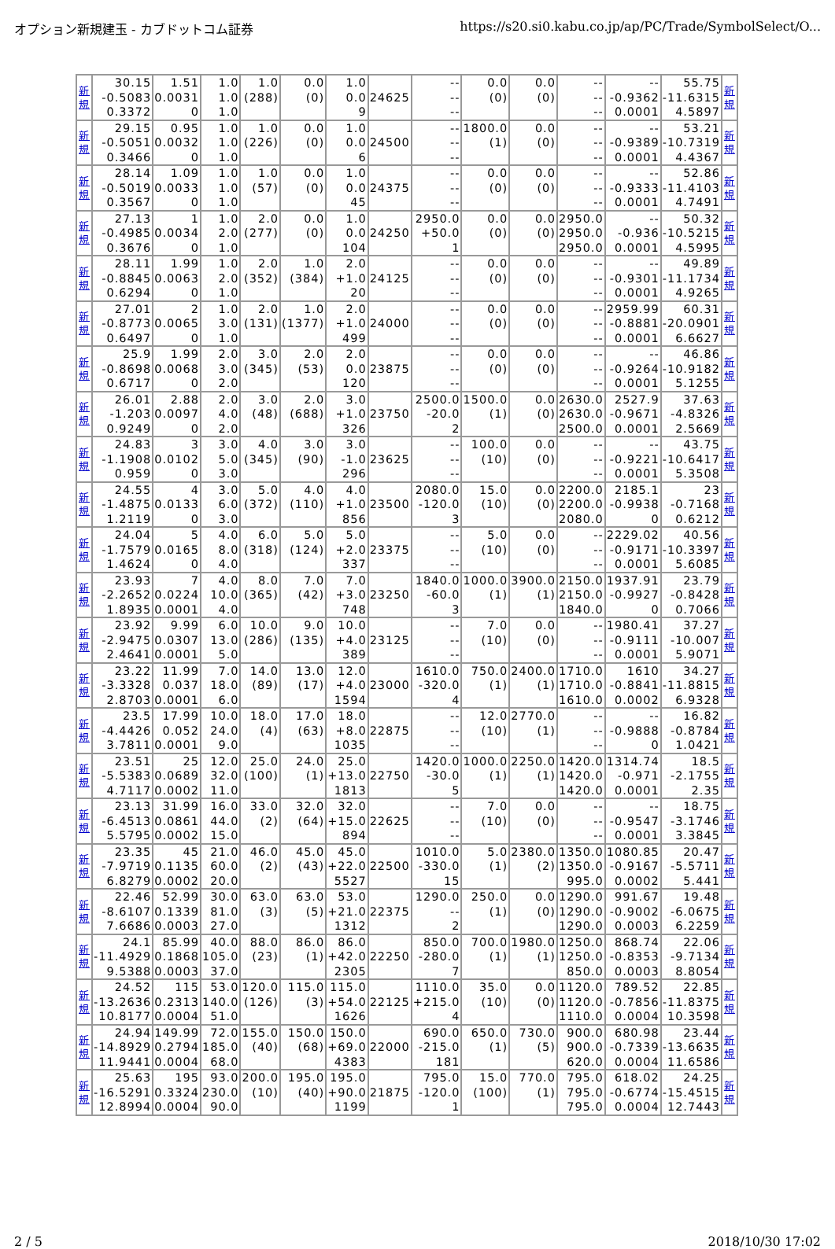オプション新規建玉 - カブドットコム証券 https://s20.si0.kabu.co.jp/ap/PC/Trade/SymbolSelect/O...
| 新 規 | 30.15 -0.5083 0.3372 | 1.51 0.0031 0 | 1.0 1.0 1.0 | 1.0 (288) | 0.0 (0) | 1.0 0.0 9 | 24625 | -- -- -- | 0.0 (0) | 0.0 (0) | -- -- -- | -- -0.9362 0.0001 | 55.75 -11.6315 4.5897 | 新 規 |
| 新 規 | 29.15 -0.5051 0.3466 | 0.95 0.0032 0 | 1.0 1.0 1.0 | 1.0 (226) | 0.0 (0) | 1.0 0.0 6 | 24500 | -- -- -- | 1800.0 (1) | 0.0 (0) | -- -- -- | -- -0.9389 0.0001 | 53.21 -10.7319 4.4367 | 新 規 |
| 新 規 | 28.14 -0.5019 0.3567 | 1.09 0.0033 0 | 1.0 1.0 1.0 | 1.0 (57) | 0.0 (0) | 1.0 0.0 45 | 24375 | -- -- -- | 0.0 (0) | 0.0 (0) | -- -- -- | -- -0.9333 0.0001 | 52.86 -11.4103 4.7491 | 新 規 |
| 新 規 | 27.13 -0.4985 0.3676 | 1 0.0034 0 | 1.0 2.0 1.0 | 2.0 (277) | 0.0 (0) | 1.0 0.0 104 | 24250 | 2950.0 +50.0 1 | 0.0 (0) | 0.0 (0) | 2950.0 2950.0 2950.0 | -- -0.936 0.0001 | 50.32 -10.5215 4.5995 | 新 規 |
| 新 規 | 28.11 -0.8845 0.6294 | 1.99 0.0063 0 | 1.0 2.0 1.0 | 2.0 (352) | 1.0 (384) | 2.0 +1.0 20 | 24125 | -- -- -- | 0.0 (0) | 0.0 (0) | -- -- -- | -- -0.9301 0.0001 | 49.89 -11.1734 4.9265 | 新 規 |
| 新 規 | 27.01 -0.8773 0.6497 | 2 0.0065 0 | 1.0 3.0 1.0 | 2.0 (131) | 1.0 (1377) | 2.0 +1.0 499 | 24000 | -- -- -- | 0.0 (0) | 0.0 (0) | -- -- -- | 2959.99 -0.8881 0.0001 | 60.31 -20.0901 6.6627 | 新 規 |
| 新 規 | 25.9 -0.8698 0.6717 | 1.99 0.0068 0 | 2.0 3.0 2.0 | 3.0 (345) | 2.0 (53) | 2.0 0.0 120 | 23875 | -- -- -- | 0.0 (0) | 0.0 (0) | -- -- -- | -- -0.9264 0.0001 | 46.86 -10.9182 5.1255 | 新 規 |
| 新 規 | 26.01 -1.203 0.9249 | 2.88 0.0097 0 | 2.0 4.0 2.0 | 3.0 (48) | 2.0 (688) | 3.0 +1.0 326 | 23750 | 2500.0 -20.0 2 | 1500.0 (1) | 0.0 (0) | 2630.0 2630.0 2500.0 | 2527.9 -0.9671 0.0001 | 37.63 -4.8326 2.5669 | 新 規 |
| 新 規 | 24.83 -1.1908 0.959 | 3 0.0102 0 | 3.0 5.0 3.0 | 4.0 (345) | 3.0 (90) | 3.0 -1.0 296 | 23625 | -- -- -- | 100.0 (10) | 0.0 (0) | -- -- -- | -- -0.9221 0.0001 | 43.75 -10.6417 5.3508 | 新 規 |
| 新 規 | 24.55 -1.4875 1.2119 | 4 0.0133 0 | 3.0 6.0 3.0 | 5.0 (372) | 4.0 (110) | 4.0 +1.0 856 | 23500 | 2080.0 -120.0 3 | 15.0 (10) | 0.0 (0) | 2200.0 2200.0 2080.0 | 2185.1 -0.9938 0 | 23 -0.7168 0.6212 | 新 規 |
| 新 規 | 24.04 -1.7579 1.4624 | 5 0.0165 0 | 4.0 8.0 4.0 | 6.0 (318) | 5.0 (124) | 5.0 +2.0 337 | 23375 | -- -- -- | 5.0 (10) | 0.0 (0) | -- -- -- | 2229.02 -0.9171 0.0001 | 40.56 -10.3397 5.6085 | 新 規 |
| 新 規 | 23.93 -2.2652 1.8935 | 7 0.0224 0.0001 | 4.0 10.0 4.0 | 8.0 (365) | 7.0 (42) | 7.0 +3.0 748 | 23250 | 1840.0 -60.0 3 | 1000.0 (1) | 3900.0 (1) | 2150.0 2150.0 1840.0 | 1937.91 -0.9927 0 | 23.79 -0.8428 0.7066 | 新 規 |
| 新 規 | 23.92 -2.9475 2.4641 | 9.99 0.0307 0.0001 | 6.0 13.0 5.0 | 10.0 (286) | 9.0 (135) | 10.0 +4.0 389 | 23125 | -- -- -- | 7.0 (10) | 0.0 (0) | -- -- -- | 1980.41 -0.9111 0.0001 | 37.27 -10.007 5.9071 | 新 規 |
| 新 規 | 23.22 -3.3328 2.8703 | 11.99 0.037 0.0001 | 7.0 18.0 6.0 | 14.0 (89) | 13.0 (17) | 12.0 +4.0 1594 | 23000 | 1610.0 -320.0 4 | 750.0 (1) | 2400.0 (1) | 1710.0 1710.0 1610.0 | 1610 -0.8841 0.0002 | 34.27 -11.8815 6.9328 | 新 規 |
| 新 規 | 23.5 -4.4426 3.7811 | 17.99 0.052 0.0001 | 10.0 24.0 9.0 | 18.0 (4) | 17.0 (63) | 18.0 +8.0 1035 | 22875 | -- -- -- | 12.0 (10) | 2770.0 (1) | -- -- -- | -- -0.9888 0 | 16.82 -0.8784 1.0421 | 新 規 |
| 新 規 | 23.51 -5.5383 4.7117 | 25 0.0689 0.0002 | 12.0 32.0 11.0 | 25.0 (100) | 24.0 (1) | 25.0 +13.0 1813 | 22750 | 1420.0 -30.0 5 | 1000.0 (1) | 2250.0 (1) | 1420.0 1420.0 1420.0 | 1314.74 -0.971 0.0001 | 18.5 -2.1755 2.35 | 新 規 |
| 新 規 | 23.13 -6.4513 5.5795 | 31.99 0.0861 0.0002 | 16.0 44.0 15.0 | 33.0 (2) | 32.0 (64) | 32.0 +15.0 894 | 22625 | -- -- -- | 7.0 (10) | 0.0 (0) | -- -- -- | -- -0.9547 0.0001 | 18.75 -3.1746 3.3845 | 新 規 |
| 新 規 | 23.35 -7.9719 6.8279 | 45 0.1135 0.0002 | 21.0 60.0 20.0 | 46.0 (2) | 45.0 (43) | 45.0 +22.0 5527 | 22500 | 1010.0 -330.0 15 | 5.0 (1) | 2380.0 (2) | 1350.0 1350.0 995.0 | 1080.85 -0.9167 0.0002 | 20.47 -5.5711 5.441 | 新 規 |
| 新 規 | 22.46 -8.6107 7.6686 | 52.99 0.1339 0.0003 | 30.0 81.0 27.0 | 63.0 (3) | 63.0 (5) | 53.0 +21.0 1312 | 22375 | 1290.0 -- 2 | 250.0 (1) | 0.0 (0) | 1290.0 1290.0 1290.0 | 991.67 -0.9002 0.0003 | 19.48 -6.0675 6.2259 | 新 規 |
| 新 規 | 24.1 -11.4929 9.5388 | 85.99 0.1868 0.0003 | 40.0 105.0 37.0 | 88.0 (23) | 86.0 (1) | 86.0 +42.0 2305 | 22250 | 850.0 -280.0 7 | 700.0 (1) | 1980.0 (1) | 1250.0 1250.0 850.0 | 868.74 -0.8353 0.0003 | 22.06 -9.7134 8.8054 | 新 規 |
| 新 規 | 24.52 -13.2636 10.8177 | 115 0.2313 0.0004 | 53.0 140.0 51.0 | 120.0 (126) | 115.0 (3) | 115.0 +54.0 1626 | 22125 | 1110.0 +215.0 4 | 35.0 (10) | 0.0 (0) | 1120.0 1120.0 1110.0 | 789.52 -0.7856 0.0004 | 22.85 -11.8375 10.3598 | 新 規 |
| 新 規 | 24.94 -14.8929 11.9441 | 149.99 0.2794 0.0004 | 72.0 185.0 68.0 | 155.0 (40) | 150.0 (68) | 150.0 +69.0 4383 | 22000 | 690.0 -215.0 181 | 650.0 (1) | 730.0 (5) | 900.0 900.0 620.0 | 680.98 -0.7339 0.0004 | 23.44 -13.6635 11.6586 | 新 規 |
| 新 規 | 25.63 -16.5291 12.8994 | 195 0.3324 0.0004 | 93.0 230.0 90.0 | 200.0 (10) | 195.0 (40) | 195.0 +90.0 1199 | 21875 | 795.0 -120.0 1 | 15.0 (100) | 770.0 (1) | 795.0 795.0 795.0 | 618.02 -0.6774 0.0004 | 24.25 -15.4515 12.7443 | 新 規 |
2 / 5 2018/10/30 17:02